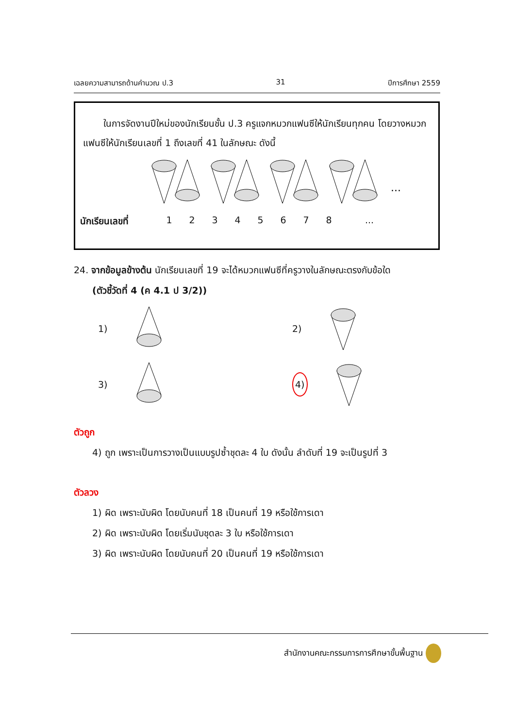เฉลยความสามารถด้านคำนวณ ป.3 31 ปีการศึกษา 2559
ในการจัดงานปีใหม่ของนักเรียนชั้น ป.3 ครูแจกหมวกแฟนซีให้นักเรียนทุกคน โดยวางหมวกแฟนซีให้นักเรียนเลขที่ 1 ถึงเลขที่ 41 ในลักษณะ ดังนี้
...
นักเรียนเลขที่ 12345678...
24. จากข้อมูลข้างต้น นักเรียนเลขที่ 19 จะได้หมวกแฟนซีที่ครูวางในลักษณะตรงกับข้อใด
(ตัวชี้วัดที่ 4 (ค 4.1 ป 3/2))
1)
2)
3)
4)
ตัวถูก
4) ถูก เพราะเป็นการวางเป็นแบบรูปซ้ำชุดละ 4 ใบ ดังนั้น ลำดับที่ 19 จะเป็นรูปที่ 3
ตัวลวง
1) ผิด เพราะนับผิด โดยนับคนที่ 18 เป็นคนที่ 19 หรือใช้การเดา
2) ผิด เพราะนับผิด โดยเริ่มนับชุดละ 3 ใบ หรือใช้การเดา
3) ผิด เพราะนับผิด โดยนับคนที่ 20 เป็นคนที่ 19 หรือใช้การเดา
สำนักงานคณะกรรมการการศึกษาขั้นพื้นฐาน